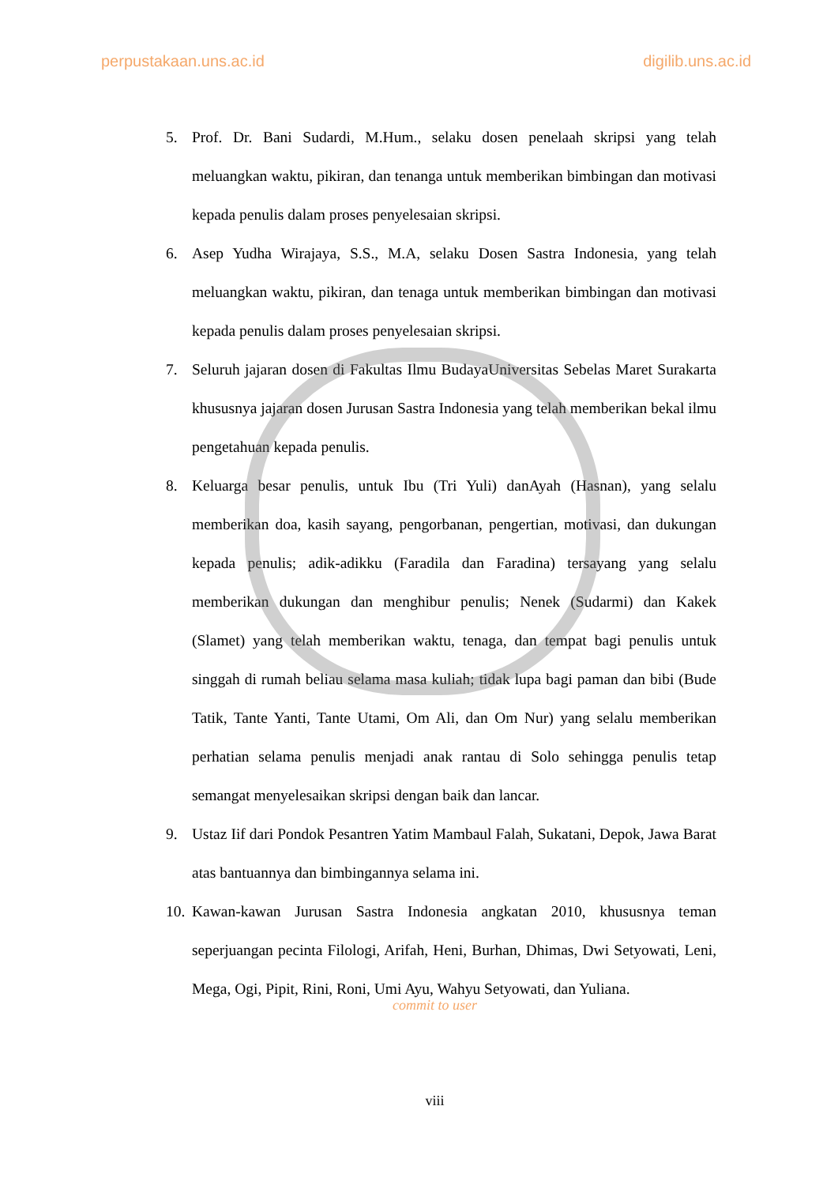perpustakaan.uns.ac.id digilib.uns.ac.id
5. Prof. Dr. Bani Sudardi, M.Hum., selaku dosen penelaah skripsi yang telah meluangkan waktu, pikiran, dan tenanga untuk memberikan bimbingan dan motivasi kepada penulis dalam proses penyelesaian skripsi.
6. Asep Yudha Wirajaya, S.S., M.A, selaku Dosen Sastra Indonesia, yang telah meluangkan waktu, pikiran, dan tenaga untuk memberikan bimbingan dan motivasi kepada penulis dalam proses penyelesaian skripsi.
7. Seluruh jajaran dosen di Fakultas Ilmu BudayaUniversitas Sebelas Maret Surakarta khususnya jajaran dosen Jurusan Sastra Indonesia yang telah memberikan bekal ilmu pengetahuan kepada penulis.
8. Keluarga besar penulis, untuk Ibu (Tri Yuli) danAyah (Hasnan), yang selalu memberikan doa, kasih sayang, pengorbanan, pengertian, motivasi, dan dukungan kepada penulis; adik-adikku (Faradila dan Faradina) tersayang yang selalu memberikan dukungan dan menghibur penulis; Nenek (Sudarmi) dan Kakek (Slamet) yang telah memberikan waktu, tenaga, dan tempat bagi penulis untuk singgah di rumah beliau selama masa kuliah; tidak lupa bagi paman dan bibi (Bude Tatik, Tante Yanti, Tante Utami, Om Ali, dan Om Nur) yang selalu memberikan perhatian selama penulis menjadi anak rantau di Solo sehingga penulis tetap semangat menyelesaikan skripsi dengan baik dan lancar.
9. Ustaz Iif dari Pondok Pesantren Yatim Mambaul Falah, Sukatani, Depok, Jawa Barat atas bantuannya dan bimbingannya selama ini.
10. Kawan-kawan Jurusan Sastra Indonesia angkatan 2010, khususnya teman seperjuangan pecinta Filologi, Arifah, Heni, Burhan, Dhimas, Dwi Setyowati, Leni, Mega, Ogi, Pipit, Rini, Roni, Umi Ayu, Wahyu Setyowati, dan Yuliana.
commit to user
viii